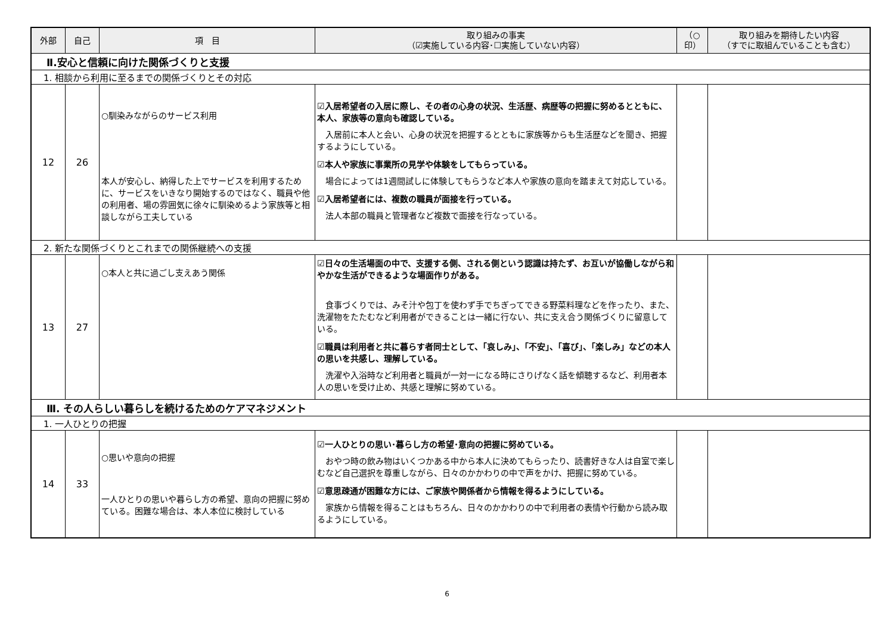| 外部 | 自己 | 項 目 | 取り組みの事実 （☑実施している内容･☐実施していない内容） | （○ 印） | 取り組みを期待したい内容 （すでに取組んでいることも含む） |
| --- | --- | --- | --- | --- | --- |
| Ⅱ.安心と信頼に向けた関係づくりと支援 | | | | | |
| 1. 相談から利用に至るまでの関係づくりとその対応 | | | | | |
| 12 | 26 | ○馴染みながらのサービス利用 本人が安心し、納得した上でサービスを利用するために、サービスをいきなり開始するのではなく、職員や他の利用者、場の雰囲気に徐々に馴染めるよう家族等と相談しながら工夫している | ☑入居希望者の入居に際し、その者の心身の状況、生活歴、病歴等の把握に努めるとともに、本人、家族等の意向も確認している。 入居前に本人と会い、心身の状況を把握するとともに家族等からも生活歴などを聞き、把握するようにしている。 ☑本人や家族に事業所の見学や体験をしてもらっている。 場合によっては1週間試しに体験してもらうなど本人や家族の意向を踏まえて対応している。 ☑入居希望者には、複数の職員が面接を行っている。 法人本部の職員と管理者など複数で面接を行なっている。 | | |
| 2. 新たな関係づくりとこれまでの関係継続への支援 | | | | | |
| 13 | 27 | ○本人と共に過ごし支えあう関係 | ☑日々の生活場面の中で、支援する側、される側という認識は持たず、お互いが協働しながら和やかな生活ができるような場面作りがある。 食事づくりでは、みそ汁や包丁を使わず手でちぎってできる野菜料理などを作ったり、また、洗濯物をたたむなど利用者ができることは一緒に行ない、共に支え合う関係づくりに留意している。 ☑職員は利用者と共に暮らす者同士として、「哀しみ」、「不安」、「喜び」、「楽しみ」などの本人の思いを共感し、理解している。 洗濯や入浴時など利用者と職員が一対一になる時にさりげなく話を傾聴するなど、利用者本人の思いを受け止め、共感と理解に努めている。 | | |
| Ⅲ. その人らしい暮らしを続けるためのケアマネジメント | | | | | |
| 1. 一人ひとりの把握 | | | | | |
| 14 | 33 | ○思いや意向の把握 一人ひとりの思いや暮らし方の希望、意向の把握に努めている。困難な場合は、本人本位に検討している | ☑一人ひとりの思い･暮らし方の希望･意向の把握に努めている。 おやつ時の飲み物はいくつかある中から本人に決めてもらったり、読書好きな人は自室で楽しむなど自己選択を尊重しながら、日々のかかわりの中で声をかけ、把握に努めている。 ☑意思疎通が困難な方には、ご家族や関係者から情報を得るようにしている。 家族から情報を得ることはもちろん、日々のかかわりの中で利用者の表情や行動から読み取るようにしている。 | | |
6